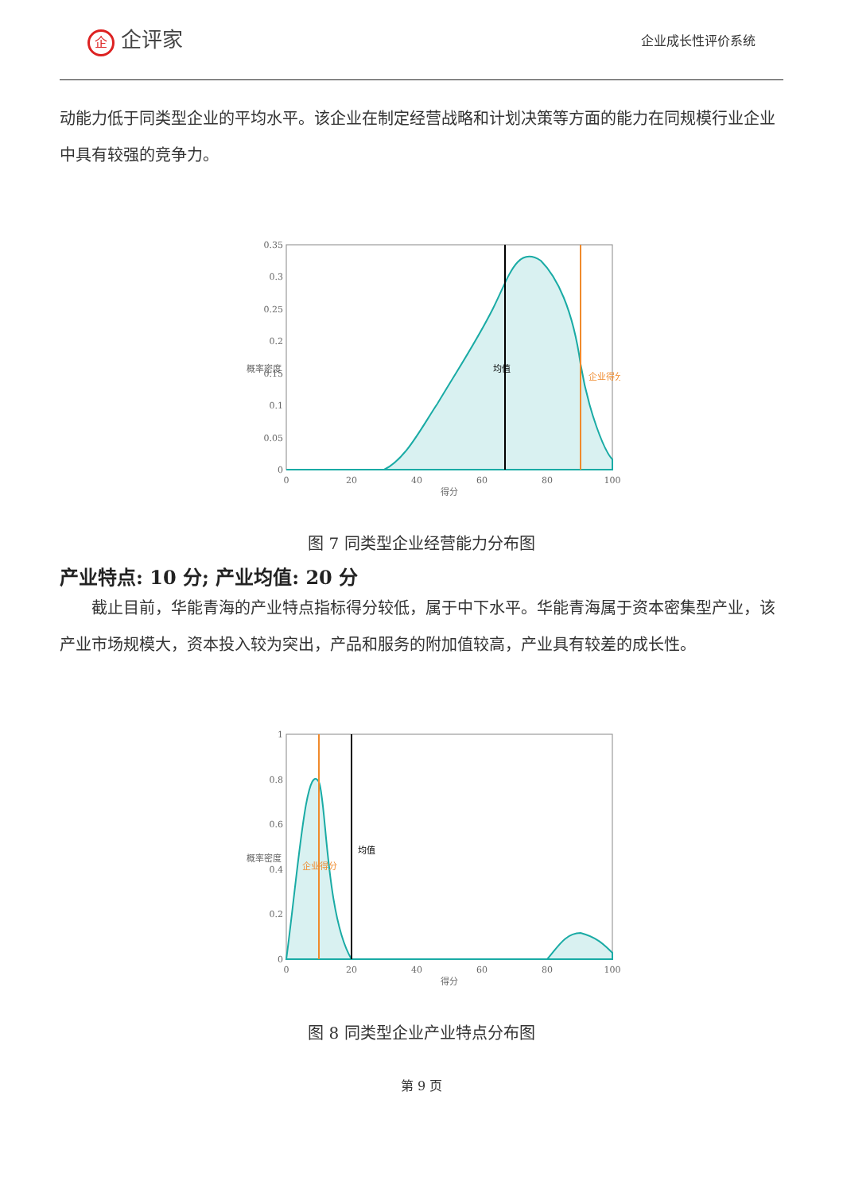企企评家
企业成长性评价系统
动能力低于同类型企业的平均水平。该企业在制定经营战略和计划决策等方面的能力在同规模行业企业中具有较强的竞争力。
0.35
0.3
0.25
0.2
0.15
0.1
0.05
0
0
20
40
60
80
100
得分
均值
企业得分
概率密度
图 7 同类型企业经营能力分布图
产业特点: 10 分; 产业均值: 20 分
截止目前，华能青海的产业特点指标得分较低，属于中下水平。华能青海属于资本密集型产业，该产业市场规模大，资本投入较为突出，产品和服务的附加值较高，产业具有较差的成长性。
1
0.8
0.6
0.4
0.2
0
0
20
40
60
80
100
得分
均值
企业得分
概率密度
图 8 同类型企业产业特点分布图
第 9 页